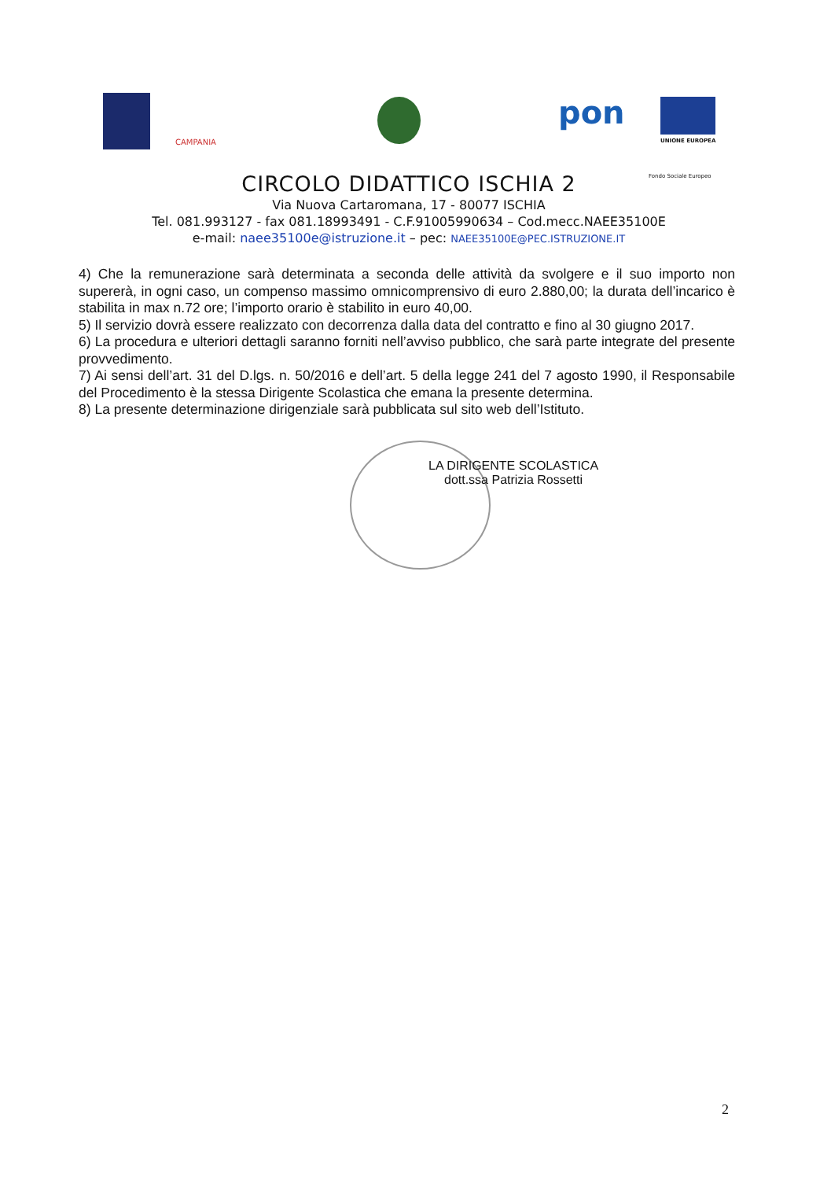CAMPANIA
pon
UNIONE EUROPEA
Fondo Sociale Europeo
CIRCOLO DIDATTICO ISCHIA 2
Via Nuova Cartaromana, 17 - 80077 ISCHIA
Tel. 081.993127 - fax 081.18993491 - C.F.91005990634 – Cod.mecc.NAEE35100E
e-mail: naee35100e@istruzione.it – pec: NAEE35100E@PEC.ISTRUZIONE.IT
4) Che la remunerazione sarà determinata a seconda delle attività da svolgere e il suo importo non supererà, in ogni caso, un compenso massimo omnicomprensivo di euro 2.880,00; la durata dell’incarico è stabilita in max n.72 ore; l’importo orario è stabilito in euro 40,00.
5) Il servizio dovrà essere realizzato con decorrenza dalla data del contratto e fino al 30 giugno 2017.
6) La procedura e ulteriori dettagli saranno forniti nell’avviso pubblico, che sarà parte integrate del presente provvedimento.
7) Ai sensi dell’art. 31 del D.lgs. n. 50/2016 e dell’art. 5 della legge 241 del 7 agosto 1990, il Responsabile del Procedimento è la stessa Dirigente Scolastica che emana la presente determina.
8) La presente determinazione dirigenziale sarà pubblicata sul sito web dell’Istituto.
LA DIRIGENTE SCOLASTICA
dott.ssa Patrizia Rossetti
2